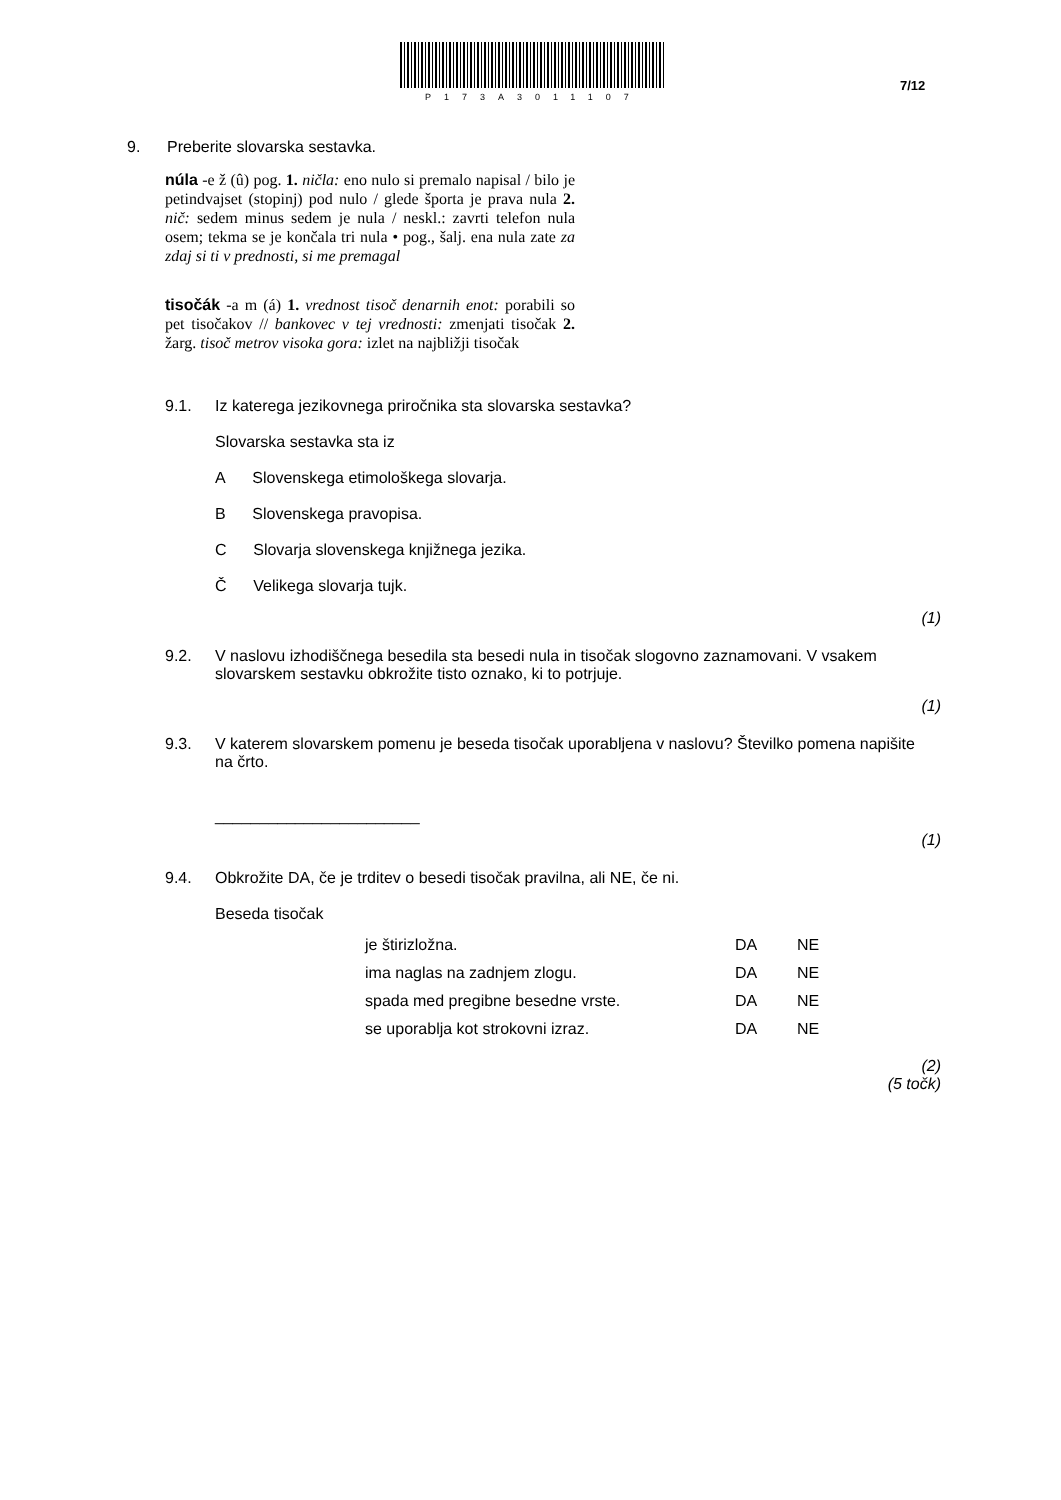P173A3011107
7/12
9. Preberite slovarska sestavka.
núla -e ž (û) pog. 1. ničla: eno nulo si premalo napisal / bilo je petindvajset (stopinj) pod nulo / glede športa je prava nula 2. nič: sedem minus sedem je nula / neskl.: zavrti telefon nula osem; tekma se je končala tri nula • pog., šalj. ena nula zate za zdaj si ti v prednosti, si me premagal
tisočák -a m (á) 1. vrednost tisoč denarnih enot: porabili so pet tisočakov // bankovec v tej vrednosti: zmenjati tisočak 2. žarg. tisoč metrov visoka gora: izlet na najbližji tisočak
9.1. Iz katerega jezikovnega priročnika sta slovarska sestavka?
Slovarska sestavka sta iz
A Slovenskega etimološkega slovarja.
B Slovenskega pravopisa.
C Slovarja slovenskega knjižnega jezika.
Č Velikega slovarja tujk.
(1)
9.2. V naslovu izhodiščnega besedila sta besedi nula in tisočak slogovno zaznamovani. V vsakem slovarskem sestavku obkrožite tisto oznako, ki to potrjuje.
(1)
9.3. V katerem slovarskem pomenu je beseda tisočak uporabljena v naslovu? Številko pomena napišite na črto.
_______________________
(1)
9.4. Obkrožite DA, če je trditev o besedi tisočak pravilna, ali NE, če ni.
Beseda tisočak
| je štirizložna. | DA | NE |
| ima naglas na zadnjem zlogu. | DA | NE |
| spada med pregibne besedne vrste. | DA | NE |
| se uporablja kot strokovni izraz. | DA | NE |
(2)
(5 točk)